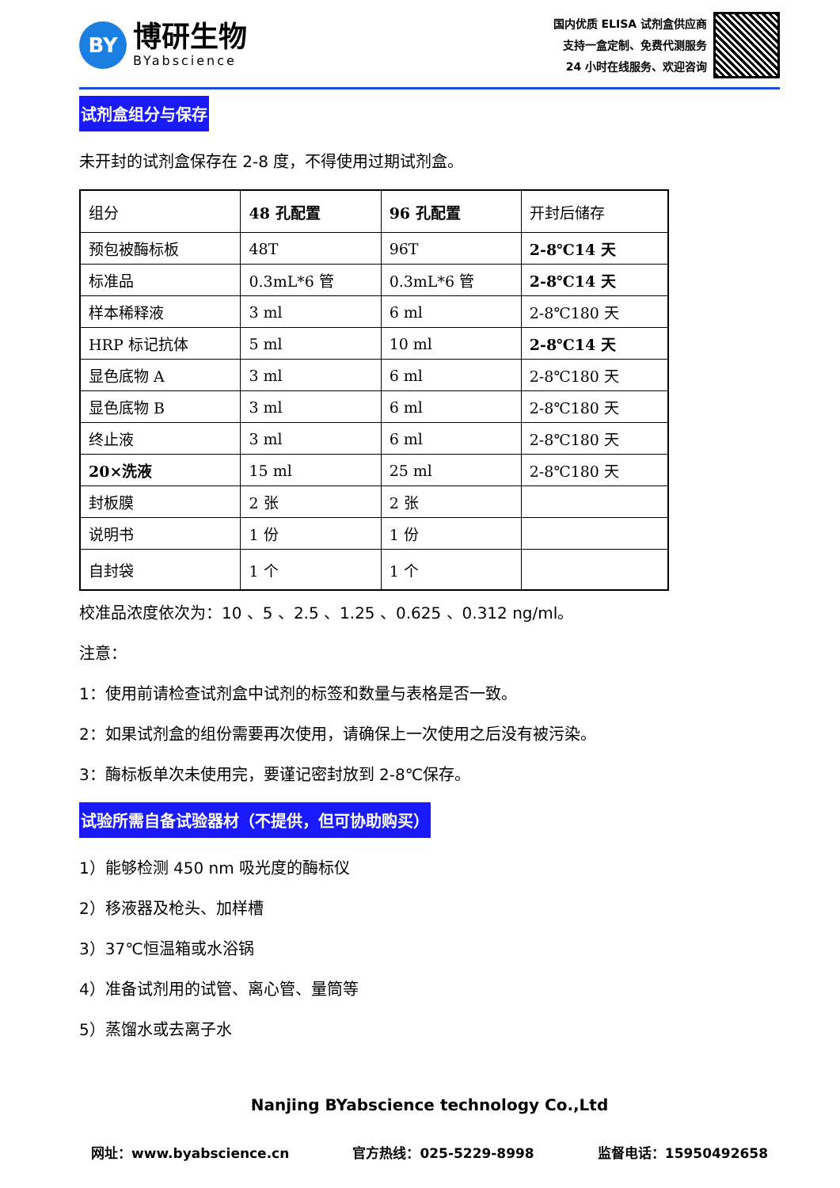BY
博研生物
BYabscience
国内优质 ELISA 试剂盒供应商
支持一盒定制、免费代测服务
24 小时在线服务、欢迎咨询
试剂盒组分与保存
未开封的试剂盒保存在 2-8 度，不得使用过期试剂盒。
| 组分 | 48 孔配置 | 96 孔配置 | 开封后储存 |
| 预包被酶标板 | 48T | 96T | 2-8℃14 天 |
| 标准品 | 0.3mL*6 管 | 0.3mL*6 管 | 2-8℃14 天 |
| 样本稀释液 | 3 ml | 6 ml | 2-8℃180 天 |
| HRP 标记抗体 | 5 ml | 10 ml | 2-8℃14 天 |
| 显色底物 A | 3 ml | 6 ml | 2-8℃180 天 |
| 显色底物 B | 3 ml | 6 ml | 2-8℃180 天 |
| 终止液 | 3 ml | 6 ml | 2-8℃180 天 |
| 20×洗液 | 15 ml | 25 ml | 2-8℃180 天 |
| 封板膜 | 2 张 | 2 张 | |
| 说明书 | 1 份 | 1 份 | |
| 自封袋 | 1 个 | 1 个 | |
校准品浓度依次为：10 、5 、2.5 、1.25 、0.625 、0.312 ng/ml。
注意：
1：使用前请检查试剂盒中试剂的标签和数量与表格是否一致。
2：如果试剂盒的组份需要再次使用，请确保上一次使用之后没有被污染。
3：酶标板单次未使用完，要谨记密封放到 2-8℃保存。
试验所需自备试验器材（不提供，但可协助购买）
1）能够检测 450 nm 吸光度的酶标仪
2）移液器及枪头、加样槽
3）37℃恒温箱或水浴锅
4）准备试剂用的试管、离心管、量筒等
5）蒸馏水或去离子水
Nanjing BYabscience technology Co.,Ltd
网址：www.byabscience.cn 官方热线：025-5229-8998 监督电话：15950492658